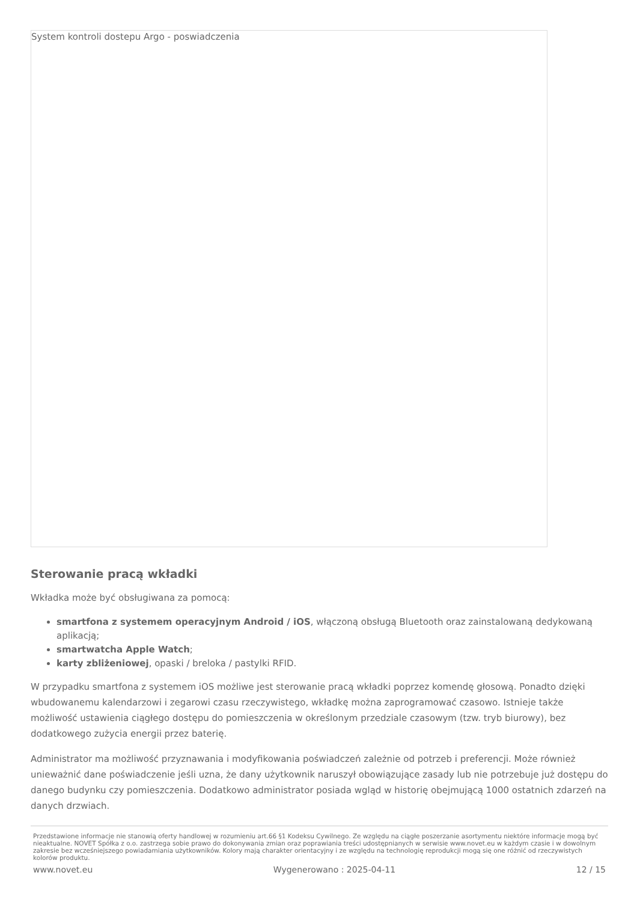System kontroli dostepu Argo - poswiadczenia
Sterowanie pracą wkładki
Wkładka może być obsługiwana za pomocą:
smartfona z systemem operacyjnym Android / iOS, włączoną obsługą Bluetooth oraz zainstalowaną dedykowaną aplikacją;
smartwatcha Apple Watch;
karty zbliżeniowej, opaski / breloka / pastylki RFID.
W przypadku smartfona z systemem iOS możliwe jest sterowanie pracą wkładki poprzez komendę głosową. Ponadto dzięki wbudowanemu kalendarzowi i zegarowi czasu rzeczywistego, wkładkę można zaprogramować czasowo. Istnieje także możliwość ustawienia ciągłego dostępu do pomieszczenia w określonym przedziale czasowym (tzw. tryb biurowy), bez dodatkowego zużycia energii przez baterię.
Administrator ma możliwość przyznawania i modyfikowania poświadczeń zależnie od potrzeb i preferencji. Może również unieważnić dane poświadczenie jeśli uzna, że dany użytkownik naruszył obowiązujące zasady lub nie potrzebuje już dostępu do danego budynku czy pomieszczenia. Dodatkowo administrator posiada wgląd w historię obejmującą 1000 ostatnich zdarzeń na danych drzwiach.
Przedstawione informacje nie stanowią oferty handlowej w rozumieniu art.66 §1 Kodeksu Cywilnego. Ze względu na ciągłe poszerzanie asortymentu niektóre informacje mogą być nieaktualne. NOVET Spółka z o.o. zastrzega sobie prawo do dokonywania zmian oraz poprawiania treści udostępnianych w serwisie www.novet.eu w każdym czasie i w dowolnym zakresie bez wcześniejszego powiadamiania użytkowników. Kolory mają charakter orientacyjny i ze względu na technologię reprodukcji mogą się one różnić od rzeczywistych kolorów produktu.
www.novet.eu Wygenerowano : 2025-04-11 12 / 15